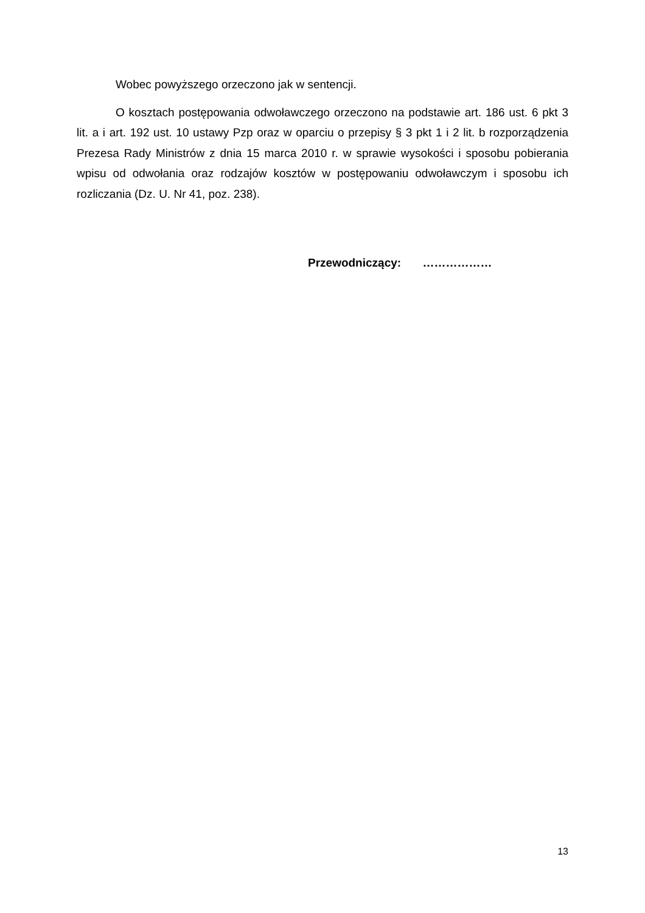Wobec powyższego orzeczono jak w sentencji.
O kosztach postępowania odwoławczego orzeczono na podstawie art. 186 ust. 6 pkt 3 lit. a i art. 192 ust. 10 ustawy Pzp oraz w oparciu o przepisy § 3 pkt 1 i 2 lit. b rozporządzenia Prezesa Rady Ministrów z dnia 15 marca 2010 r. w sprawie wysokości i sposobu pobierania wpisu od odwołania oraz rodzajów kosztów w postępowaniu odwoławczym i sposobu ich rozliczania (Dz. U. Nr 41, poz. 238).
Przewodniczący: ………………
13